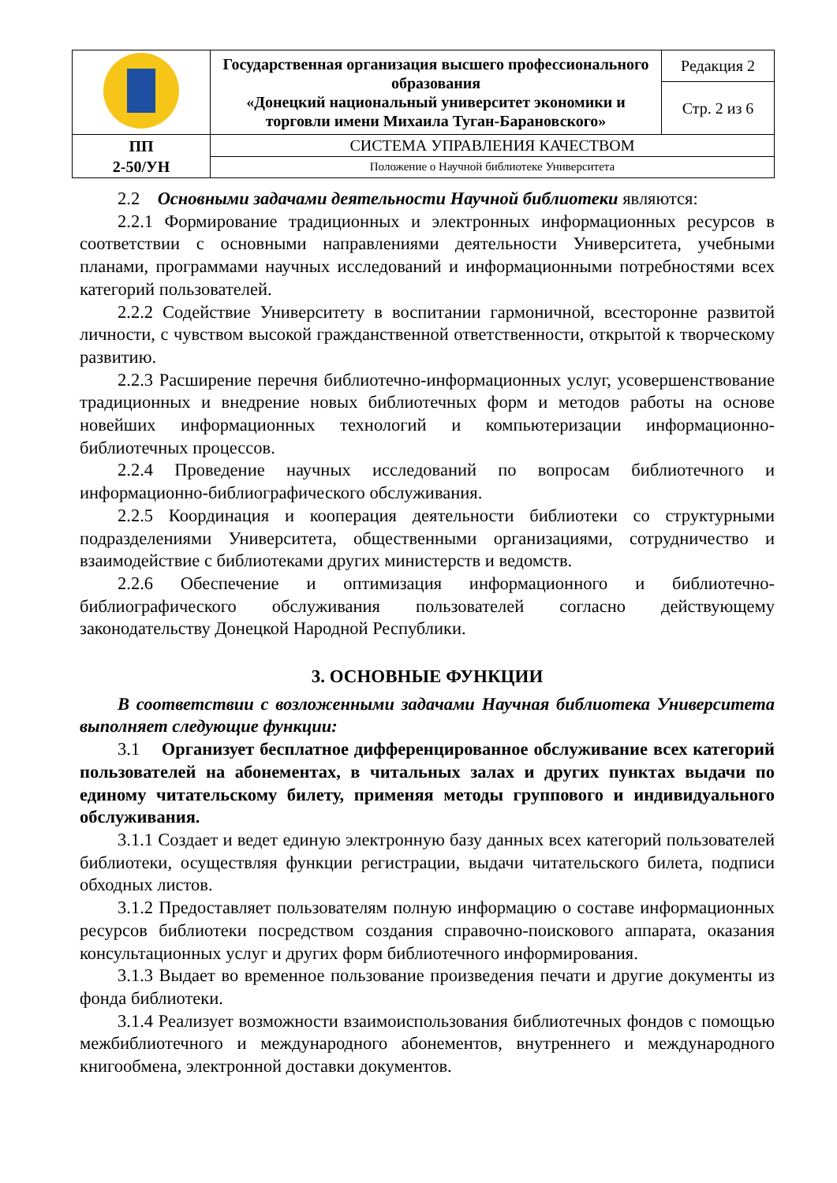| | Государственная организация высшего профессионального образования «Донецкий национальный университет экономики и торговли имени Михаила Туган-Барановского» | Редакция 2 |
| | | Стр. 2 из 6 |
| ПП 2-50/УН | СИСТЕМА УПРАВЛЕНИЯ КАЧЕСТВОМ | |
| | Положение о Научной библиотеке Университета | |
2.2 Основными задачами деятельности Научной библиотеки являются:
2.2.1 Формирование традиционных и электронных информационных ресурсов в соответствии с основными направлениями деятельности Университета, учебными планами, программами научных исследований и информационными потребностями всех категорий пользователей.
2.2.2 Содействие Университету в воспитании гармоничной, всесторонне развитой личности, с чувством высокой гражданственной ответственности, открытой к творческому развитию.
2.2.3 Расширение перечня библиотечно-информационных услуг, усовершенствование традиционных и внедрение новых библиотечных форм и методов работы на основе новейших информационных технологий и компьютеризации информационно-библиотечных процессов.
2.2.4 Проведение научных исследований по вопросам библиотечного и информационно-библиографического обслуживания.
2.2.5 Координация и кооперация деятельности библиотеки со структурными подразделениями Университета, общественными организациями, сотрудничество и взаимодействие с библиотеками других министерств и ведомств.
2.2.6 Обеспечение и оптимизация информационного и библиотечно-библиографического обслуживания пользователей согласно действующему законодательству Донецкой Народной Республики.
3. ОСНОВНЫЕ ФУНКЦИИ
В соответствии с возложенными задачами Научная библиотека Университета выполняет следующие функции:
3.1 Организует бесплатное дифференцированное обслуживание всех категорий пользователей на абонементах, в читальных залах и других пунктах выдачи по единому читательскому билету, применяя методы группового и индивидуального обслуживания.
3.1.1 Создает и ведет единую электронную базу данных всех категорий пользователей библиотеки, осуществляя функции регистрации, выдачи читательского билета, подписи обходных листов.
3.1.2 Предоставляет пользователям полную информацию о составе информационных ресурсов библиотеки посредством создания справочно-поискового аппарата, оказания консультационных услуг и других форм библиотечного информирования.
3.1.3 Выдает во временное пользование произведения печати и другие документы из фонда библиотеки.
3.1.4 Реализует возможности взаимоиспользования библиотечных фондов с помощью межбиблиотечного и международного абонементов, внутреннего и международного книгообмена, электронной доставки документов.